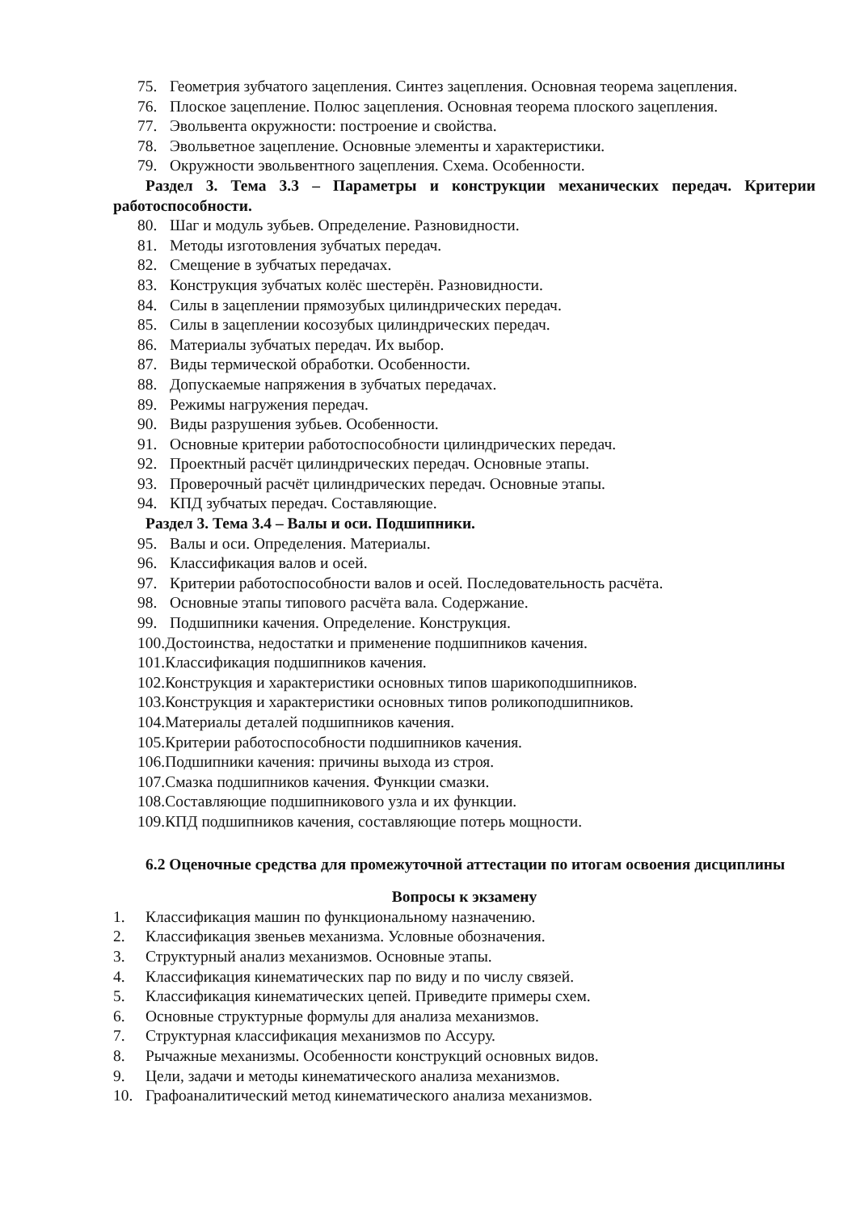75. Геометрия зубчатого зацепления. Синтез зацепления. Основная теорема зацепления.
76. Плоское зацепление. Полюс зацепления. Основная теорема плоского зацепления.
77. Эвольвента окружности: построение и свойства.
78. Эвольветное зацепление. Основные элементы и характеристики.
79. Окружности эвольвентного зацепления. Схема. Особенности.
Раздел 3. Тема 3.3 – Параметры и конструкции механических передач. Критерии работоспособности.
80. Шаг и модуль зубьев. Определение. Разновидности.
81. Методы изготовления зубчатых передач.
82. Смещение в зубчатых передачах.
83. Конструкция зубчатых колёс шестерён. Разновидности.
84. Силы в зацеплении прямозубых цилиндрических передач.
85. Силы в зацеплении косозубых цилиндрических передач.
86. Материалы зубчатых передач. Их выбор.
87. Виды термической обработки. Особенности.
88. Допускаемые напряжения в зубчатых передачах.
89. Режимы нагружения передач.
90. Виды разрушения зубьев. Особенности.
91. Основные критерии работоспособности цилиндрических передач.
92. Проектный расчёт цилиндрических передач. Основные этапы.
93. Проверочный расчёт цилиндрических передач. Основные этапы.
94. КПД зубчатых передач. Составляющие.
Раздел 3. Тема 3.4 – Валы и оси. Подшипники.
95. Валы и оси. Определения. Материалы.
96. Классификация валов и осей.
97. Критерии работоспособности валов и осей. Последовательность расчёта.
98. Основные этапы типового расчёта вала. Содержание.
99. Подшипники качения. Определение. Конструкция.
100.Достоинства, недостатки и применение подшипников качения.
101.Классификация подшипников качения.
102.Конструкция и характеристики основных типов шарикоподшипников.
103.Конструкция и характеристики основных типов роликоподшипников.
104.Материалы деталей подшипников качения.
105.Критерии работоспособности подшипников качения.
106.Подшипники качения: причины выхода из строя.
107.Смазка подшипников качения. Функции смазки.
108.Составляющие подшипникового узла и их функции.
109.КПД подшипников качения, составляющие потерь мощности.
6.2 Оценочные средства для промежуточной аттестации по итогам освоения дисциплины
Вопросы к экзамену
1. Классификация машин по функциональному назначению.
2. Классификация звеньев механизма. Условные обозначения.
3. Структурный анализ механизмов. Основные этапы.
4. Классификация кинематических пар по виду и по числу связей.
5. Классификация кинематических цепей. Приведите примеры схем.
6. Основные структурные формулы для анализа механизмов.
7. Структурная классификация механизмов по Ассуру.
8. Рычажные механизмы. Особенности конструкций основных видов.
9. Цели, задачи и методы кинематического анализа механизмов.
10. Графоаналитический метод кинематического анализа механизмов.